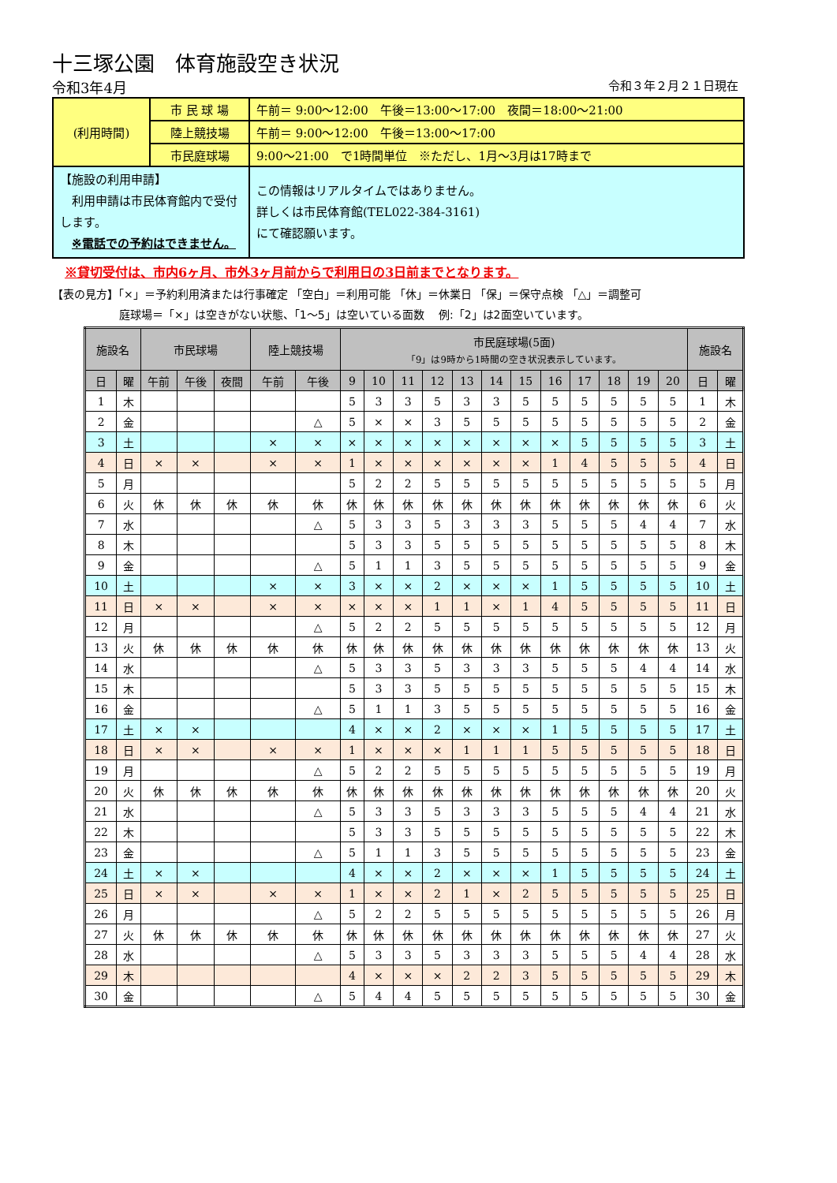十三塚公園　体育施設空き状況
令和3年4月 令和３年２月２１日現在
| (利用時間) | 市 民 球 場 | 午前＝ 9:00～12:00 午後＝13:00～17:00 夜間＝18:00～21:00 |
| | 陸上競技場 | 午前＝ 9:00～12:00 午後＝13:00～17:00 |
| | 市民庭球場 | 9:00～21:00 で1時間単位 ※ただし、1月～3月は17時まで |
| 【施設の利用申請】 利用申請は市民体育館内で受付します。 ※電話での予約はできません。 | | この情報はリアルタイムではありません。 詳しくは市民体育館(TEL022-384-3161) にて確認願います。 |
※貸切受付は、市内6ヶ月、市外3ヶ月前からで利用日の3日前までとなります。
【表の見方】「×」＝予約利用済または行事確定 「空白」＝利用可能 「休」＝休業日 「保」＝保守点検 「△」＝調整可
庭球場＝「×」は空きがない状態、「1～5」は空いている面数　 例:「2」は2面空いています。
| 施設名 | | 市民球場 | | | 陸上競技場 | | 市民庭球場(5面) 「9」は9時から1時間の空き状況表示しています。 | | | | | | | | | | | | 施設名 | |
| --- | --- | --- | --- | --- | --- | --- | --- | --- | --- | --- | --- | --- | --- | --- | --- | --- | --- | --- | --- | --- |
| 日 | 曜 | 午前 | 午後 | 夜間 | 午前 | 午後 | 9 | 10 | 11 | 12 | 13 | 14 | 15 | 16 | 17 | 18 | 19 | 20 | 日 | 曜 |
| 1 | 木 | | | | | | 5 | 3 | 3 | 5 | 3 | 3 | 5 | 5 | 5 | 5 | 5 | 5 | 1 | 木 |
| 2 | 金 | | | | | △ | 5 | × | × | 3 | 5 | 5 | 5 | 5 | 5 | 5 | 5 | 5 | 2 | 金 |
| 3 | 土 | | | | × | × | × | × | × | × | × | × | × | × | 5 | 5 | 5 | 5 | 3 | 土 |
| 4 | 日 | × | × | | × | × | 1 | × | × | × | × | × | × | 1 | 4 | 5 | 5 | 5 | 4 | 日 |
| 5 | 月 | | | | | | 5 | 2 | 2 | 5 | 5 | 5 | 5 | 5 | 5 | 5 | 5 | 5 | 5 | 月 |
| 6 | 火 | 休 | 休 | 休 | 休 | 休 | 休 | 休 | 休 | 休 | 休 | 休 | 休 | 休 | 休 | 休 | 休 | 休 | 6 | 火 |
| 7 | 水 | | | | | △ | 5 | 3 | 3 | 5 | 3 | 3 | 3 | 5 | 5 | 5 | 4 | 4 | 7 | 水 |
| 8 | 木 | | | | | | 5 | 3 | 3 | 5 | 5 | 5 | 5 | 5 | 5 | 5 | 5 | 5 | 8 | 木 |
| 9 | 金 | | | | | △ | 5 | 1 | 1 | 3 | 5 | 5 | 5 | 5 | 5 | 5 | 5 | 5 | 9 | 金 |
| 10 | 土 | | | | × | × | 3 | × | × | 2 | × | × | × | 1 | 5 | 5 | 5 | 5 | 10 | 土 |
| 11 | 日 | × | × | | × | × | × | × | × | 1 | 1 | × | 1 | 4 | 5 | 5 | 5 | 5 | 11 | 日 |
| 12 | 月 | | | | | △ | 5 | 2 | 2 | 5 | 5 | 5 | 5 | 5 | 5 | 5 | 5 | 5 | 12 | 月 |
| 13 | 火 | 休 | 休 | 休 | 休 | 休 | 休 | 休 | 休 | 休 | 休 | 休 | 休 | 休 | 休 | 休 | 休 | 休 | 13 | 火 |
| 14 | 水 | | | | | △ | 5 | 3 | 3 | 5 | 3 | 3 | 3 | 5 | 5 | 5 | 4 | 4 | 14 | 水 |
| 15 | 木 | | | | | | 5 | 3 | 3 | 5 | 5 | 5 | 5 | 5 | 5 | 5 | 5 | 5 | 15 | 木 |
| 16 | 金 | | | | | △ | 5 | 1 | 1 | 3 | 5 | 5 | 5 | 5 | 5 | 5 | 5 | 5 | 16 | 金 |
| 17 | 土 | × | × | | | | 4 | × | × | 2 | × | × | × | 1 | 5 | 5 | 5 | 5 | 17 | 土 |
| 18 | 日 | × | × | | × | × | 1 | × | × | × | 1 | 1 | 1 | 5 | 5 | 5 | 5 | 5 | 18 | 日 |
| 19 | 月 | | | | | △ | 5 | 2 | 2 | 5 | 5 | 5 | 5 | 5 | 5 | 5 | 5 | 5 | 19 | 月 |
| 20 | 火 | 休 | 休 | 休 | 休 | 休 | 休 | 休 | 休 | 休 | 休 | 休 | 休 | 休 | 休 | 休 | 休 | 休 | 20 | 火 |
| 21 | 水 | | | | | △ | 5 | 3 | 3 | 5 | 3 | 3 | 3 | 5 | 5 | 5 | 4 | 4 | 21 | 水 |
| 22 | 木 | | | | | | 5 | 3 | 3 | 5 | 5 | 5 | 5 | 5 | 5 | 5 | 5 | 5 | 22 | 木 |
| 23 | 金 | | | | | △ | 5 | 1 | 1 | 3 | 5 | 5 | 5 | 5 | 5 | 5 | 5 | 5 | 23 | 金 |
| 24 | 土 | × | × | | | | 4 | × | × | 2 | × | × | × | 1 | 5 | 5 | 5 | 5 | 24 | 土 |
| 25 | 日 | × | × | | × | × | 1 | × | × | 2 | 1 | × | 2 | 5 | 5 | 5 | 5 | 5 | 25 | 日 |
| 26 | 月 | | | | | △ | 5 | 2 | 2 | 5 | 5 | 5 | 5 | 5 | 5 | 5 | 5 | 5 | 26 | 月 |
| 27 | 火 | 休 | 休 | 休 | 休 | 休 | 休 | 休 | 休 | 休 | 休 | 休 | 休 | 休 | 休 | 休 | 休 | 休 | 27 | 火 |
| 28 | 水 | | | | | △ | 5 | 3 | 3 | 5 | 3 | 3 | 3 | 5 | 5 | 5 | 4 | 4 | 28 | 水 |
| 29 | 木 | | | | | | 4 | × | × | × | 2 | 2 | 3 | 5 | 5 | 5 | 5 | 5 | 29 | 木 |
| 30 | 金 | | | | | △ | 5 | 4 | 4 | 5 | 5 | 5 | 5 | 5 | 5 | 5 | 5 | 5 | 30 | 金 |